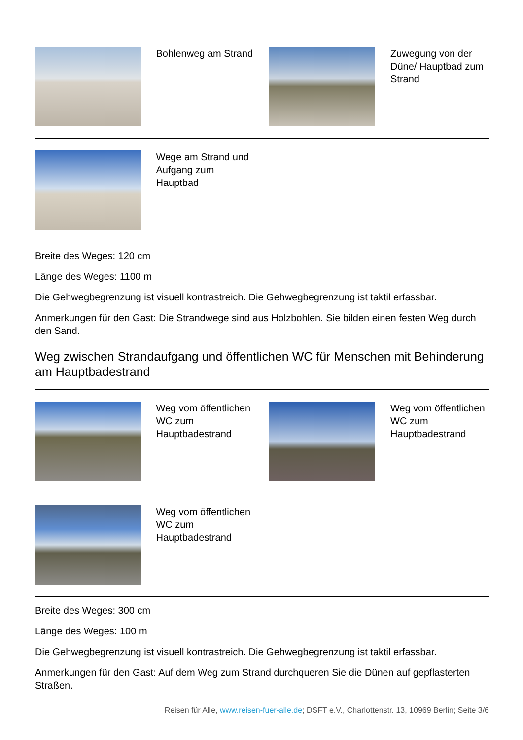| | Bohlenweg am Strand | | Zuwegung von der Düne/ Hauptbad zum Strand |
| | Wege am Strand und Aufgang zum Hauptbad | | |
Breite des Weges: 120 cm
Länge des Weges: 1100 m
Die Gehwegbegrenzung ist visuell kontrastreich. Die Gehwegbegrenzung ist taktil erfassbar.
Anmerkungen für den Gast: Die Strandwege sind aus Holzbohlen. Sie bilden einen festen Weg durch den Sand.
Weg zwischen Strandaufgang und öffentlichen WC für Menschen mit Behinderung am Hauptbadestrand
| | Weg vom öffentlichen WC zum Hauptbadestrand | | Weg vom öffentlichen WC zum Hauptbadestrand |
| | Weg vom öffentlichen WC zum Hauptbadestrand | | |
Breite des Weges: 300 cm
Länge des Weges: 100 m
Die Gehwegbegrenzung ist visuell kontrastreich. Die Gehwegbegrenzung ist taktil erfassbar.
Anmerkungen für den Gast: Auf dem Weg zum Strand durchqueren Sie die Dünen auf gepflasterten Straßen.
Reisen für Alle, www.reisen-fuer-alle.de; DSFT e.V., Charlottenstr. 13, 10969 Berlin; Seite 3/6